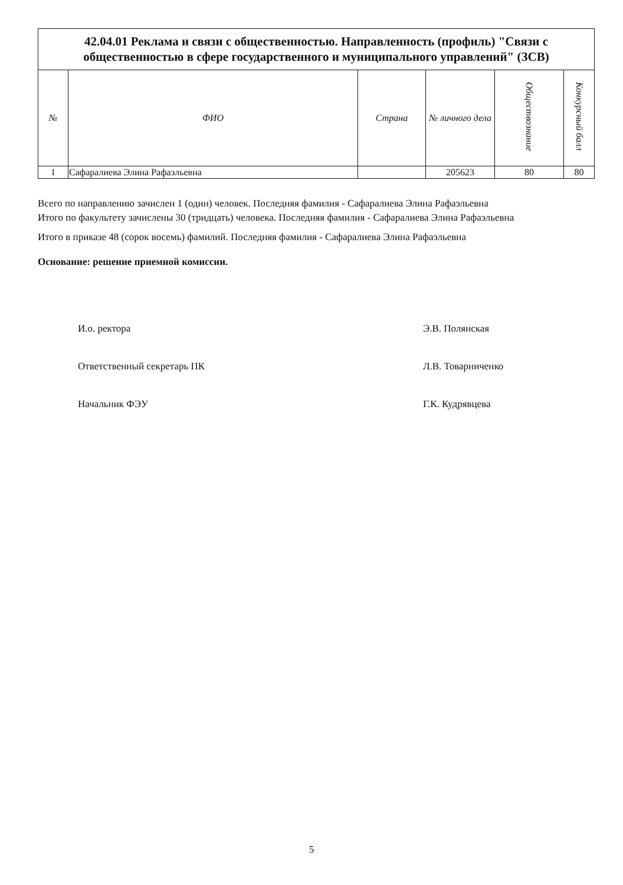| 42.04.01 Реклама и связи с общественностью. Направленность (профиль) "Связи с общественностью в сфере государственного и муниципального управлений" (ЗСВ) | | | | | |
| № | ФИО | Страна | № личного дела | Обществознание | Конкурсный балл |
| 1 | Сафаралиева Элина Рафаэльевна | | 205623 | 80 | 80 |
Всего по направлению зачислен 1 (один) человек. Последняя фамилия - Сафаралиева Элина Рафаэльевна
Итого по факультету зачислены 30 (тридцать) человека. Последняя фамилия - Сафаралиева Элина Рафаэльевна
Итого в приказе 48 (сорок восемь) фамилий. Последняя фамилия - Сафаралиева Элина Рафаэльевна
Основание: решение приемной комиссии.
И.о. ректора Э.В. Полянская
Ответственный секретарь ПК Л.В. Товарниченко
Начальник ФЭУ Г.К. Кудрявцева
5